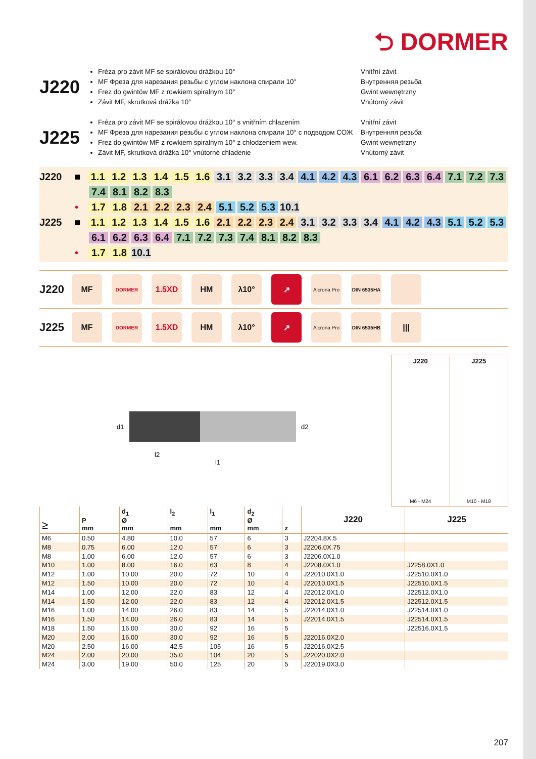⮌ DORMER
J220
Fréza pro závit MF se spirálovou drážkou 10°
MF Фреза для нарезания резьбы с углом наклона спирали 10°
Frez do gwintów MF z rowkiem spiralnym 10°
Závit MF, skrutková drážka 10°
Vnitřní závit
Внутренняя резьба
Gwint wewnętrzny
Vnútorný závit
J225
Fréza pro závit MF se spirálovou drážkou 10° s vnitřním chlazením
MF Фреза для нарезания резьбы с углом наклона спирали 10° с подводом СОЖ
Frez do gwintów MF z rowkiem spiralnym 10° z chłodzeniem wew.
Závit MF, skrutková drážka 10° vnútorné chladenie
Vnitřní závit
Внутренняя резьба
Gwint wewnętrzny
Vnútorný závit
J220 ■ 1.1 1.2 1.3 1.4 1.5 1.6 3.1 3.2 3.3 3.4 4.1 4.2 4.3 6.1 6.2 6.3 6.4 7.1 7.2 7.3
7.4 8.1 8.2 8.3
• 1.7 1.8 2.1 2.2 2.3 2.4 5.1 5.2 5.3 10.1
J225 ■ 1.1 1.2 1.3 1.4 1.5 1.6 2.1 2.2 2.3 2.4 3.1 3.2 3.3 3.4 4.1 4.2 4.3 5.1 5.2 5.3
6.1 6.2 6.3 6.4 7.1 7.2 7.3 7.4 8.1 8.2 8.3
• 1.7 1.8 10.1
J220
MF
DORMER
1.5XD HM λ10° ↗
Alcrona Pro
DIN 6535HA
J225
MF
DORMER
1.5XD HM λ10° ↗
Alcrona Pro
DIN 6535HB
|||
d1
d2
l2
l1
J220
M6 - M24
J225
M10 - M18
| ≥ | P mm | d<sub>1</sub> Ø mm | l<sub>2</sub> mm | l<sub>1</sub> mm | d<sub>2</sub> Ø mm | z | J220 | J225 |
| --- | --- | --- | --- | --- | --- | --- | --- | --- |
| M6 | 0.50 | 4.80 | 10.0 | 57 | 6 | 3 | J2204.8X.5 | |
| M8 | 0.75 | 6.00 | 12.0 | 57 | 6 | 3 | J2206.0X.75 | |
| M8 | 1.00 | 6.00 | 12.0 | 57 | 6 | 3 | J2206.0X1.0 | |
| M10 | 1.00 | 8.00 | 16.0 | 63 | 8 | 4 | J2208.0X1.0 | J2258.0X1.0 |
| M12 | 1.00 | 10.00 | 20.0 | 72 | 10 | 4 | J22010.0X1.0 | J22510.0X1.0 |
| M12 | 1.50 | 10.00 | 20.0 | 72 | 10 | 4 | J22010.0X1.5 | J22510.0X1.5 |
| M14 | 1.00 | 12.00 | 22.0 | 83 | 12 | 4 | J22012.0X1.0 | J22512.0X1.0 |
| M14 | 1.50 | 12.00 | 22.0 | 83 | 12 | 4 | J22012.0X1.5 | J22512.0X1.5 |
| M16 | 1.00 | 14.00 | 26.0 | 83 | 14 | 5 | J22014.0X1.0 | J22514.0X1.0 |
| M16 | 1.50 | 14.00 | 26.0 | 83 | 14 | 5 | J22014.0X1.5 | J22514.0X1.5 |
| M18 | 1.50 | 16.00 | 30.0 | 92 | 16 | 5 | | J22516.0X1.5 |
| M20 | 2.00 | 16.00 | 30.0 | 92 | 16 | 5 | J22016.0X2.0 | |
| M20 | 2.50 | 16.00 | 42.5 | 105 | 16 | 5 | J22016.0X2.5 | |
| M24 | 2.00 | 20.00 | 35.0 | 104 | 20 | 5 | J22020.0X2.0 | |
| M24 | 3.00 | 19.00 | 50.0 | 125 | 20 | 5 | J22019.0X3.0 | |
207